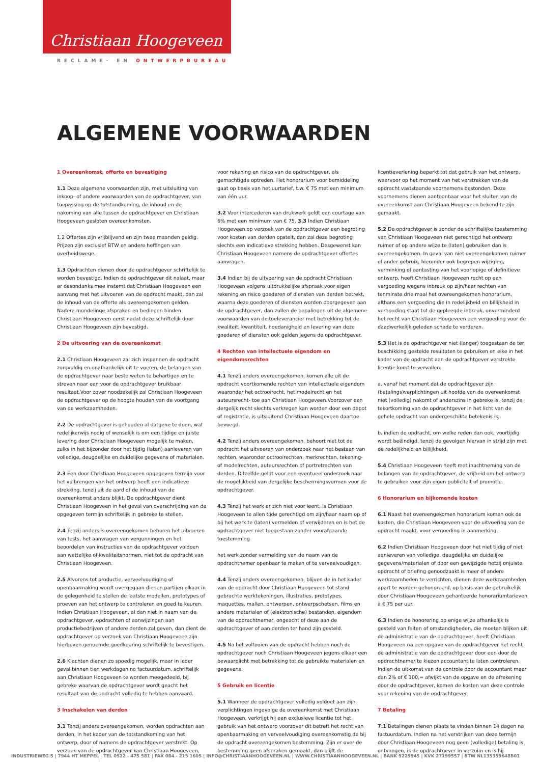Christiaan Hoogeveen
RECLAME- EN ONTWERPBUREAU
ALGEMENE VOORWAARDEN
1 Overeenkomst, offerte en bevestiging
1.1 Deze algemene voorwaarden zijn, met uitsluiting van inkoop- of andere voorwaarden van de opdrachtgever, van toepassing op de totstandkoming, de inhoud en de nakoming van alle tussen de opdrachtgever en Christiaan Hoogeveen gesloten overeenkomsten.
1.2 Offertes zijn vrijblijvend en zijn twee maanden geldig. Prijzen zijn exclusief BTW en andere heffingen van overheidswege.
1.3 Opdrachten dienen door de opdrachtgever schriftelijk te worden bevestigd. Indien de opdrachtgever dit nalaat, maar er desondanks mee instemt dat Christiaan Hoogeveen een aanvang met het uitvoeren van de opdracht maakt, dan zal de inhoud van de offerte als overeengekomen gelden. Nadere mondelinge afspraken en bedingen binden Christiaan Hoogeveen eerst nadat deze schriftelijk door Christiaan Hoogeveen zijn bevestigd.
2 De uitvoering van de overeenkomst
2.1 Christiaan Hoogeveen zal zich inspannen de opdracht zorgvuldig en onafhankelijk uit te voeren, de belangen van de opdrachtgever naar beste weten te behartigen en te streven naar een voor de opdrachtgever bruikbaar resultaat.Voor zover noodzakelijk zal Christiaan Hoogeveen de opdrachtgever op de hoogte houden van de voortgang van de werkzaamheden.
2.2 De opdrachtgever is gehouden al datgene te doen, wat redelijkerwijs nodig of wenselijk is om een tijdige en juiste levering door Christiaan Hoogeveen mogelijk te maken, zulks in het bijzonder door het tijdig (laten) aanleveren van volledige, deugdelijke en duidelijke gegevens of materialen.
2.3 Een door Christiaan Hoogeveen opgegeven termijn voor het volbrengen van het ontwerp heeft een indicatieve strekking, tenzij uit de aard of de inhoud van de overeenkomst anders blijkt. De opdrachtgever dient Christiaan Hoogeveen in het geval van overschrijding van de opgegeven termijn schriftelijk in gebreke te stellen.
2.4 Tenzij anders is overeengekomen behoren het uitvoeren van tests, het aanvragen van vergunningen en het beoordelen van instructies van de opdrachtgever voldoen aan wettelijke of kwaliteitsnormen, niet tot de opdracht van Christiaan Hoogeveen.
2.5 Alvorens tot productie, verveelvoudiging of openbaarmaking wordt overgegaan dienen partijen elkaar in de gelegenheid te stellen de laatste modellen, prototypes of proeven van het ontwerp te controleren en goed te keuren. Indien Christiaan Hoogeveen, al dan niet in naam van de opdrachtgever, opdrachten of aanwijzingen aan productiebedrijven of andere derden zal geven, dan dient de opdrachtgever op verzoek van Christiaan Hoogeveen zijn hierboven genoemde goedkeuring schriftelijk te bevestigen.
2.6 Klachten dienen zo spoedig mogelijk, maar in ieder geval binnen tien werkdagen na factuurdatum, schriftelijk aan Christiaan Hoogeveen te worden meegedeeld, bij gebreke waarvan de opdrachtgever wordt geacht het resultaat van de opdracht volledig te hebben aanvaard.
3 Inschakelen van derden
3.1 Tenzij anders overeengekomen, worden opdrachten aan derden, in het kader van de totstandkoming van het ontwerp, door of namens de opdrachtgever verstrekt. Op verzoek van de opdrachtgever kan Christiaan Hoogeveen, voor rekening en risico van de opdrachtgever, als gemachtigde optreden. Het honorarium voor bemiddeling gaat op basis van het uurtarief, t.w. € 75 met een minimum van één uur.
3.2 Voor intercederen van drukwerk geldt een courtage van 6% met een minimum van € 75. 3.3 Indien Christiaan Hoogeveen op verzoek van de opdrachtgever een begroting voor kosten van derden opstelt, dan zal deze begroting slechts een indicatieve strekking hebben. Desgewenst kan Christiaan Hoogeveen namens de opdrachtgever offertes aanvragen.
3.4 Indien bij de uitvoering van de opdracht Christiaan Hoogeveen volgens uitdrukkelijke afspraak voor eigen rekening en risico goederen of diensten van derden betrekt, waarna deze goederen of diensten worden doorgegeven aan de opdrachtgever, dan zullen de bepalingen uit de algemene voorwaarden van de toeleverancier met betrekking tot de kwaliteit, kwantiteit, hoedanigheid en levering van deze goederen of diensten ook gelden jegens de opdrachtgever.
4 Rechten van intellectuele eigendom en eigendomsrechten
4.1 Tenzij anders overeengekomen, komen alle uit de opdracht voortkomende rechten van intellectuele eigendom waaronder het octrooirecht, het modelrecht en het auteursrecht- toe aan Christiaan Hoogeveen.Voorzover een dergelijk recht slechts verkregen kan worden door een depot of registratie, is uitsluitend Christiaan Hoogeveen daartoe bevoegd.
4.2 Tenzij anders overeengekomen, behoort niet tot de opdracht het uitvoeren van onderzoek naar het bestaan van rechten, waaronder octrooirechten, merkrechten, tekening- of modelrechten, auteursrechten of portretrechten van derden. Ditzelfde geldt voor een eventueel onderzoek naar de mogelijkheid van dergelijke beschermingsvormen voor de opdrachtgever.
4.3 Tenzij het werk er zich niet voor leent, is Christiaan Hoogeveen te allen tijde gerechtigd om zijn/haar naam op of bij het werk te (laten) vermelden of verwijderen en is het de opdrachtgever niet toegestaan zonder voorafgaande toestemming
het werk zonder vermelding van de naam van de opdrachtnemer openbaar te maken of te verveelvoudigen.
4.4 Tenzij anders overeengekomen, blijven de in het kader van de opdracht door Christiaan Hoogeveen tot stand gebrachte werktekeningen, illustraties, prototypes, maquettes, mallen, ontwerpen, ontwerpschetsen, films en andere materialen of (elektronische) bestanden, eigendom van de opdrachtnemer, ongeacht of deze aan de opdrachtgever of aan derden ter hand zijn gesteld.
4.5 Na het voltooien van de opdracht hebben noch de opdrachtgever noch Christiaan Hoogeveen jegens elkaar een bewaarplicht met betrekking tot de gebruikte materialen en gegevens.
5 Gebruik en licentie
5.1 Wanneer de opdrachtgever volledig voldoet aan zijn verplichtingen ingevolge de overeenkomst met Christiaan Hoogeveen, verkrijgt hij een exclusieve licentie tot het gebruik van het ontwerp voorzover dit betreft het recht van openbaarmaking en verveelvoudiging overeenkomstig de bij de opdracht overeengekomen bestemming. Zijn er over de bestemming geen afspraken gemaakt, dan blijft de licentieverlening beperkt tot dat gebruik van het ontwerp, waarvoor op het moment van het verstrekken van de opdracht vaststaande voornemens bestonden. Deze voornemens dienen aantoonbaar voor het sluiten van de overeenkomst aan Christiaan Hoogeveen bekend te zijn gemaakt.
5.2 De opdrachtgever is zonder de schriftelijke toestemming van Christiaan Hoogeveen niet gerechtigd het ontwerp ruimer of op andere wijze te (laten) gebruiken dan is overeengekomen. In geval van niet overeengekomen ruimer of ander gebruik, hieronder ook begrepen wijziging, verminking of aantasting van het voorlopige of definitieve ontwerp, heeft Christiaan Hoogeveen recht op een vergoeding wegens inbreuk op zijn/haar rechten van tenminste drie maal het overeengekomen honorarium, althans een vergoeding die in redelijkheid en billijkheid in verhouding staat tot de gepleegde inbreuk, onverminderd het recht van Christiaan Hoogeveen een vergoeding voor de daadwerkelijk geleden schade te vorderen.
5.3 Het is de opdrachtgever niet (langer) toegestaan de ter beschikking gestelde resultaten te gebruiken en elke in het kader van de opdracht aan de opdrachtgever verstrekte licentie komt te vervallen:
a. vanaf het moment dat de opdrachtgever zijn (betalings)verplichtingen uit hoofde van de overeenkomst niet (volledig) nakomt of anderszins in gebreke is, tenzij de tekortkoming van de opdrachtgever in het licht van de gehele opdracht van ondergeschikte betekenis is;
b. indien de opdracht, om welke reden dan ook, voortijdig wordt beëindigd, tenzij de gevolgen hiervan in strijd zijn met de redelijkheid en billijkheid.
5.4 Christiaan Hoogeveen heeft met inachtneming van de belangen van de opdrachtgever, de vrijheid om het ontwerp te gebruiken voor zijn eigen publiciteit of promotie.
6 Honorarium en bijkomende kosten
6.1 Naast het overeengekomen honorarium komen ook de kosten, die Christiaan Hoogeveen voor de uitvoering van de opdracht maakt, voor vergoeding in aanmerking.
6.2 Indien Christiaan Hoogeveen door het niet tijdig of niet aanleveren van volledige, deugdelijke en duidelijke gegevens/materialen of door een gewijzigde hetzij onjuiste opdracht of briefing genoodzaakt is meer of andere werkzaamheden te verrichten, dienen deze werkzaamheden apart te worden gehonoreerd, op basis van de gebruikelijk door Christiaan Hoogeveen gehanteerde honorariumtarieven à € 75 per uur.
6.3 Indien de honorering op enige wijze afhankelijk is gesteld van feiten of omstandigheden, die moeten blijken uit de administratie van de opdrachtgever, heeft Christiaan Hoogeveen na een opgave van de opdrachtgever het recht de administratie van de opdrachtgever door een door de opdrachtnemer te kiezen accountant te laten controleren. Indien de uitkomst van de controle door de accountant meer dan 2% of € 100,= afwijkt van de opgave en de afrekening door de opdrachtgever, komen de kosten van deze controle voor rekening van de opdrachtgever.
7 Betaling
7.1 Betalingen dienen plaats te vinden binnen 14 dagen na factuurdatum. Indien na het verstrijken van deze termijn door Christiaan Hoogeveen nog geen (volledige) betaling is ontvangen, is de opdrachtgever in verzuim en is hij
INDUSTRIEWEG 5 | 7944 HT MEPPEL | TEL 0522 - 475 581 | FAX 084 - 215 1605 | INFO@CHRISTIAANHOOGEVEEN.NL | WWW.CHRISTIAANHOOGEVEEN.NL | BANK 9225945 | KVK 27199557 | BTW NL135359648B01